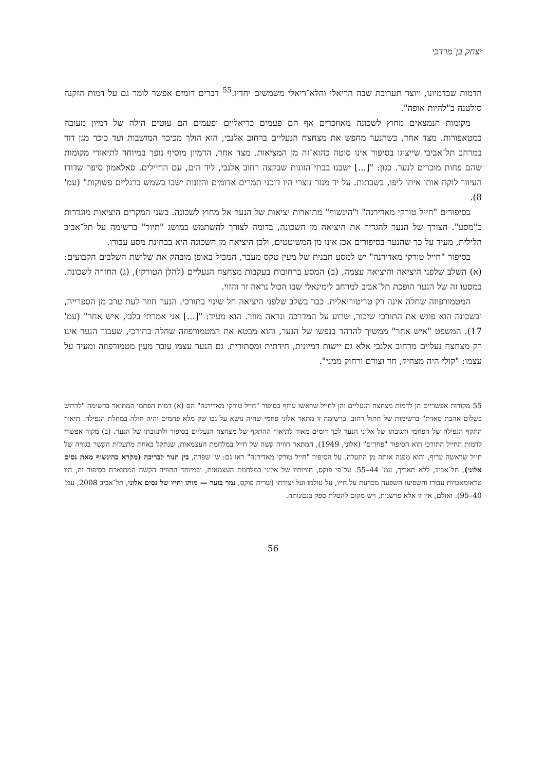יצחק בן־מרדכי
הדמות שבדמיונו, ויוצר תערובת שבה הריאלי והלא־ריאלי משמשים יחדיו.<sup>55</sup> דברים דומים אפשר לומר גם על דמות הזקנה סולטנה ב"להיות אופה".
מקומות הנמצאים מחוץ לשכונה מאוזכרים אף הם פעמים כריאליים ופעמים הם עוטים הילה של דמיון מעובה במטאפורות. מצד אחד, כשהנער מחפש את מצחצח הנעליים ברחוב אלנבי, הוא הולך מכיכר המושבות ועד כיכר מגן דוד במרחב תל־אביבי שייצוגו בסיפור אינו סוטה כהוא־זה מן המציאות. מצד אחר, הדמיון מוסיף נופך במיוחד לתיאורי מקומות שהם פחות מוכרים לנער. כגון: "[...] ישבנו בבתי־הזונות שבקצה רחוב אלנבי, ליד הים, עם החיילים. סאלאמון סיפר שדודו העיוור לוקח אותו איתו ליפו, בשבתות. על יד מנזר נוצרי היו דוכני תמרים אדומים והזונות ישבו בשמש ברגליים פשוקות" (עמ' 8).
בסיפורים "חייל טורקי מאדירנה" ו"הינשוף" מתוארות יציאות של הנער אל מחוץ לשכונה. בשני המקרים היציאות מוגדרות כ"מסע". הצורך של הנער להגדיר את היציאה מן השכונה, בדומה לצורך להשתמש במושג "תיור" ברשימה על תל־אביב הלילית, מעיד על כך שהנער בסיפורים אכן אינו מן המשוטטים, ולכן היציאה מן השכונה היא בבחינת מסע עבורו.
בסיפור "חייל טורקי מאדירנה" יש למסע תבנית של מעין טקס מעבר, המכיל באופן מובהק את שלושת השלבים הקבועים: (א) השלב שלפני היציאה והיציאה עצמה, (ב) המסע ברחובות בעקבות מצחצח הנעליים (להלן הטורקי), (ג) החזרה לשכונה. במסעו זה של הנער הופכת תל־אביב למרחב לימינאלי שבו הכול נראה זר והזוי.
המטמורפוזה שחלה אינה רק טריטוריאלית. כבר בשלב שלפני היציאה חל שינוי בתורכי. הנער חוזר לעת ערב מן הספרייה, ובשכונה הוא פוגש את התורכי שיכור, שרוע על המדרכה ונראה מוזר. הוא מעיד: "[...] אני אמרתי בלבי, איש אחר" (עמ' 17). המשפט "איש אחר" ממשיך להדהד בנפשו של הנער, והוא מבטא את המטמורפוזה שחלה בתורכי, שעבור הנער אינו רק מצחצח נעליים מרחוב אלנבי אלא גם יישות דמיונית, חידתית ומסתורית. גם הנער עצמו עובר מעין מטמורפוזה ומעיד על עצמו: "קולי היה מצחיק, חד וצורם ורחוק ממני".
55 מקורות אפשריים הן לדמות מצחצח הנעליים והן לחייל שראשו ערוף בסיפור "חייל טורקי מאדירנה" הם (א) דמות הפחמי המתואר ברשימה "לדרוש בשלום אהבת סאדת" ברשימות של חתול רחוב. ברשימה זו מתאר אלוני פחמי שהיה נושא על גבו שק מלא פחמים והיה חולה במחלת הנפילה. תיאור התקף הנפילה של הפחמי ותגובתו של אלוני הנער לכך דומים מאוד לתיאור ההתקף של מצחצח הנעליים בסיפור ולתגובתו של הנער. (ב) מקור אפשרי לדמות החייל התורכי הוא הסיפור "פחדים" (אלוני, 1949), המתאר חוויה קשה של חייל במלחמת העצמאות, שנתקל באחת מתעלות הקשר בגוויה של חייל שראשה ערוף, והוא מפנה אותה מן התעלה. על הסיפור "חייל טורקי מאדירנה" ראו גם: ש' שפרה, בין תנור לבריכה (מקרא בהינשוף מאת נסים אלוני), תל־אביב, ללא תאריך, עמ' 44–55. על־פי פוקס, חוויותיו של אלוני במלחמת העצמאות, ובמיוחד החוויה הקשה המתוארת בסיפור זה, היו טראומאטיות עבורו והשפיעו השפעה מכרעת על חייו, על עולמו ועל יצירתו (שרית פוקס, נמר בוער — מותו וחייו של נסים אלוני, תל־אביב 2008, עמ' 40–95). ואולם, אין זו אלא פרשנות, ויש מקום להטלת ספק בנכונותה.
56